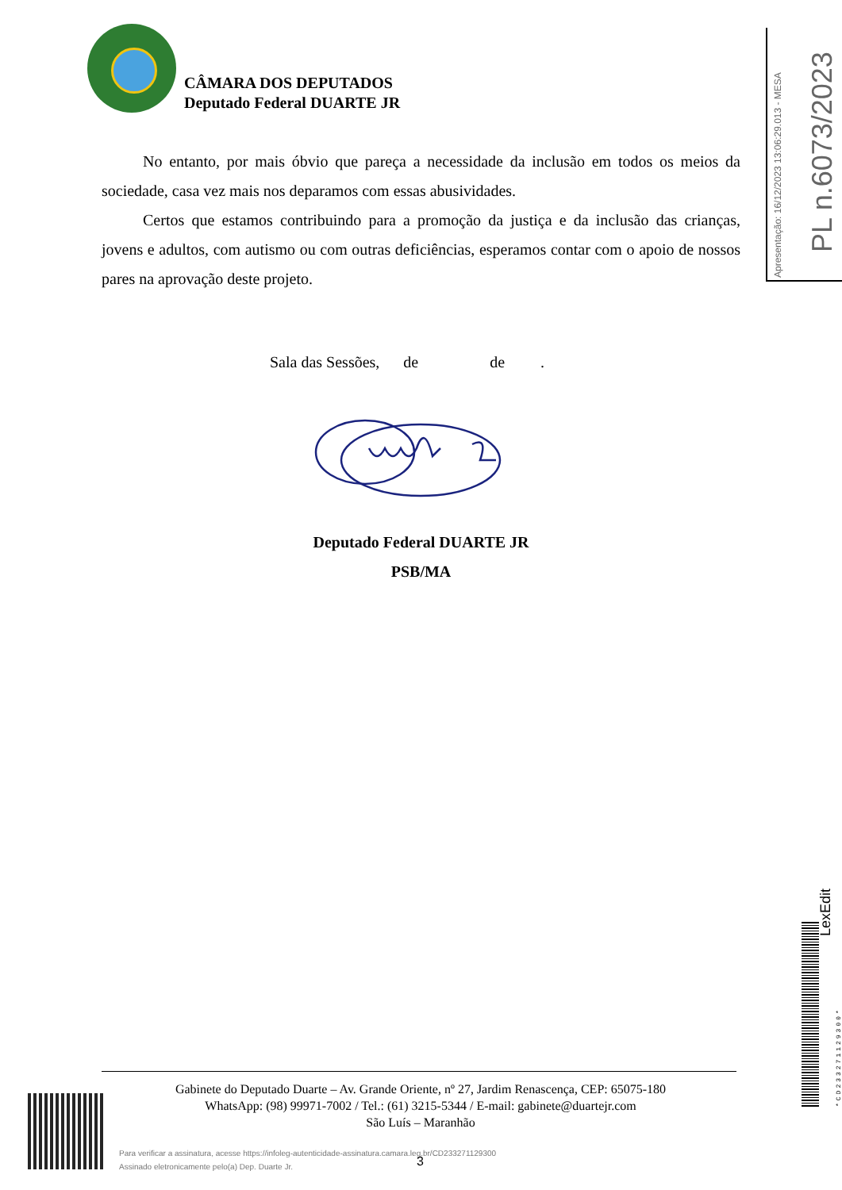CÂMARA DOS DEPUTADOS
Deputado Federal DUARTE JR
No entanto, por mais óbvio que pareça a necessidade da inclusão em todos os meios da sociedade, casa vez mais nos deparamos com essas abusividades.
Certos que estamos contribuindo para a promoção da justiça e da inclusão das crianças, jovens e adultos, com autismo ou com outras deficiências, esperamos contar com o apoio de nossos pares na aprovação deste projeto.
Sala das Sessões, de de .
Deputado Federal DUARTE JR
PSB/MA
Gabinete do Deputado Duarte – Av. Grande Oriente, nº 27, Jardim Renascença, CEP: 65075-180
WhatsApp: (98) 99971-7002 / Tel.: (61) 3215-5344 / E-mail: gabinete@duartejr.com
São Luís – Maranhão
Para verificar a assinatura, acesse https://infoleg-autenticidade-assinatura.camara.leg.br/CD233271129300
Assinado eletronicamente pelo(a) Dep. Duarte Jr.
3
Apresentação: 16/12/2023 13:06:29.013 - MESA PL n.6073/2023
LexEdit
*CD233271129300*